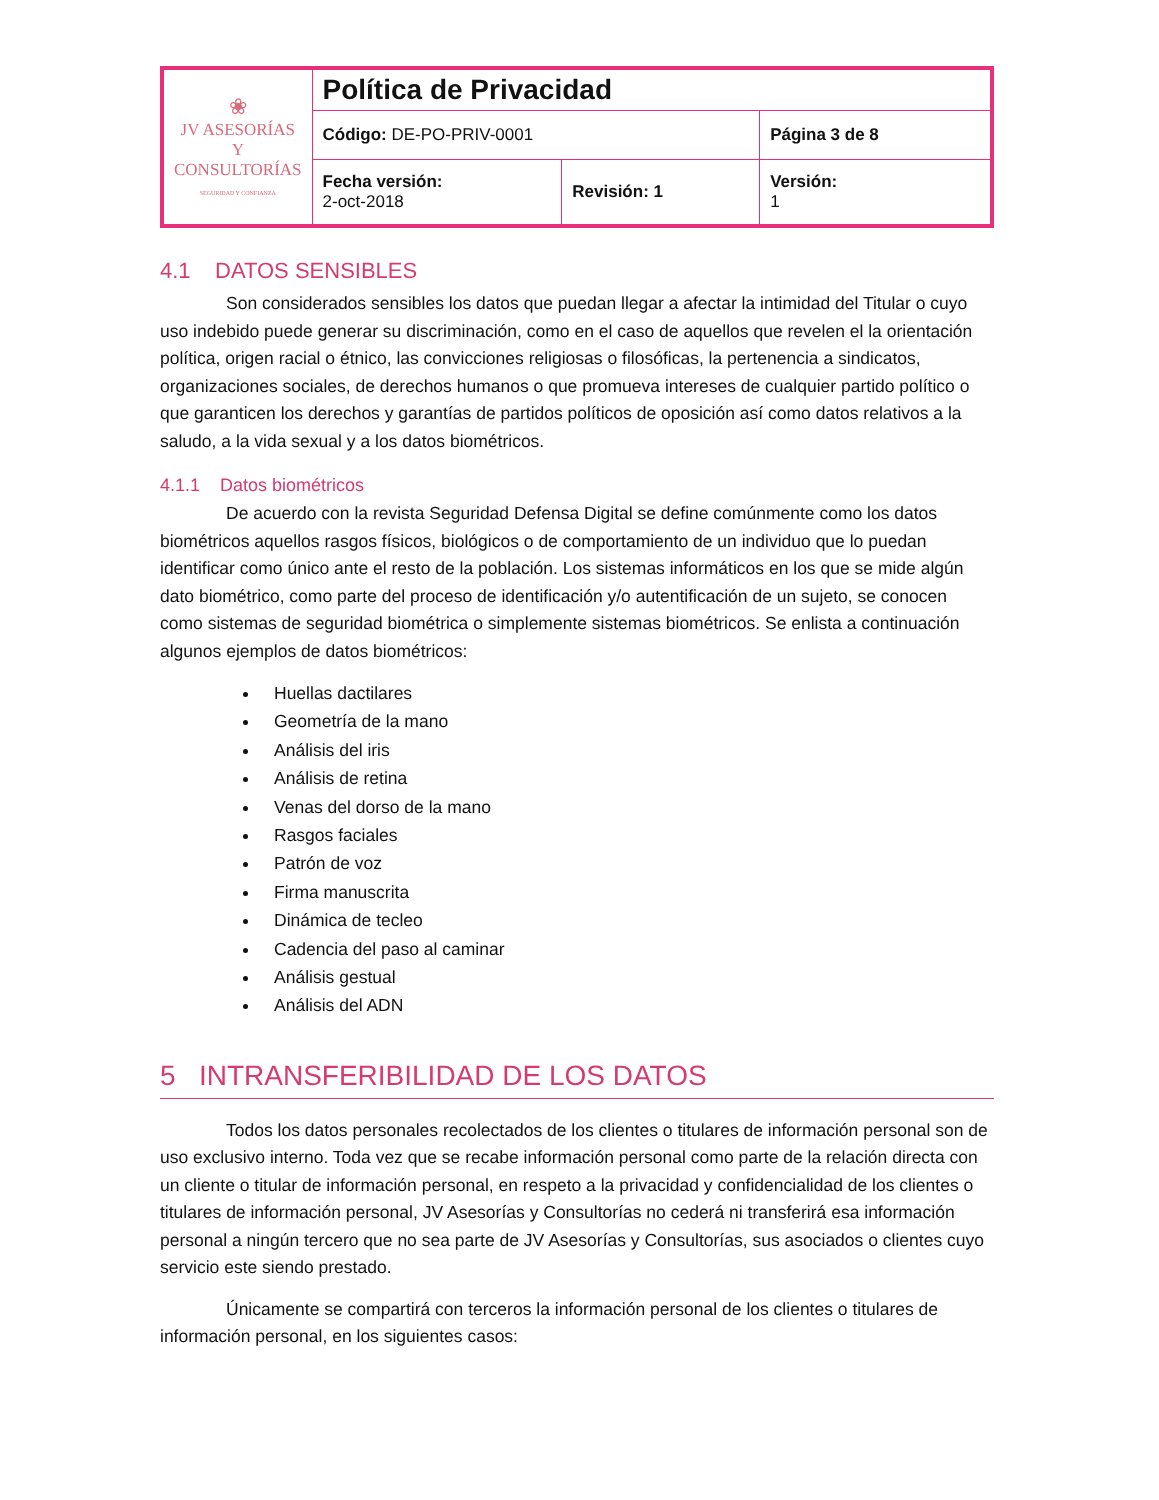| ❀ JV ASESORÍAS Y CONSULTORÍAS SEGURIDAD Y CONFIANZA | Política de Privacidad | | |
| | Código: DE-PO-PRIV-0001 | | Página 3 de 8 |
| | Fecha versión: 2-oct-2018 | Revisión: 1 | Versión: 1 |
4.1 DATOS SENSIBLES
Son considerados sensibles los datos que puedan llegar a afectar la intimidad del Titular o cuyo uso indebido puede generar su discriminación, como en el caso de aquellos que revelen el la orientación política, origen racial o étnico, las convicciones religiosas o filosóficas, la pertenencia a sindicatos, organizaciones sociales, de derechos humanos o que promueva intereses de cualquier partido político o que garanticen los derechos y garantías de partidos políticos de oposición así como datos relativos a la saludo, a la vida sexual y a los datos biométricos.
4.1.1 Datos biométricos
De acuerdo con la revista Seguridad Defensa Digital se define comúnmente como los datos biométricos aquellos rasgos físicos, biológicos o de comportamiento de un individuo que lo puedan identificar como único ante el resto de la población. Los sistemas informáticos en los que se mide algún dato biométrico, como parte del proceso de identificación y/o autentificación de un sujeto, se conocen como sistemas de seguridad biométrica o simplemente sistemas biométricos. Se enlista a continuación algunos ejemplos de datos biométricos:
Huellas dactilares
Geometría de la mano
Análisis del iris
Análisis de retina
Venas del dorso de la mano
Rasgos faciales
Patrón de voz
Firma manuscrita
Dinámica de tecleo
Cadencia del paso al caminar
Análisis gestual
Análisis del ADN
5 INTRANSFERIBILIDAD DE LOS DATOS
Todos los datos personales recolectados de los clientes o titulares de información personal son de uso exclusivo interno. Toda vez que se recabe información personal como parte de la relación directa con un cliente o titular de información personal, en respeto a la privacidad y confidencialidad de los clientes o titulares de información personal, JV Asesorías y Consultorías no cederá ni transferirá esa información personal a ningún tercero que no sea parte de JV Asesorías y Consultorías, sus asociados o clientes cuyo servicio este siendo prestado.
Únicamente se compartirá con terceros la información personal de los clientes o titulares de información personal, en los siguientes casos: